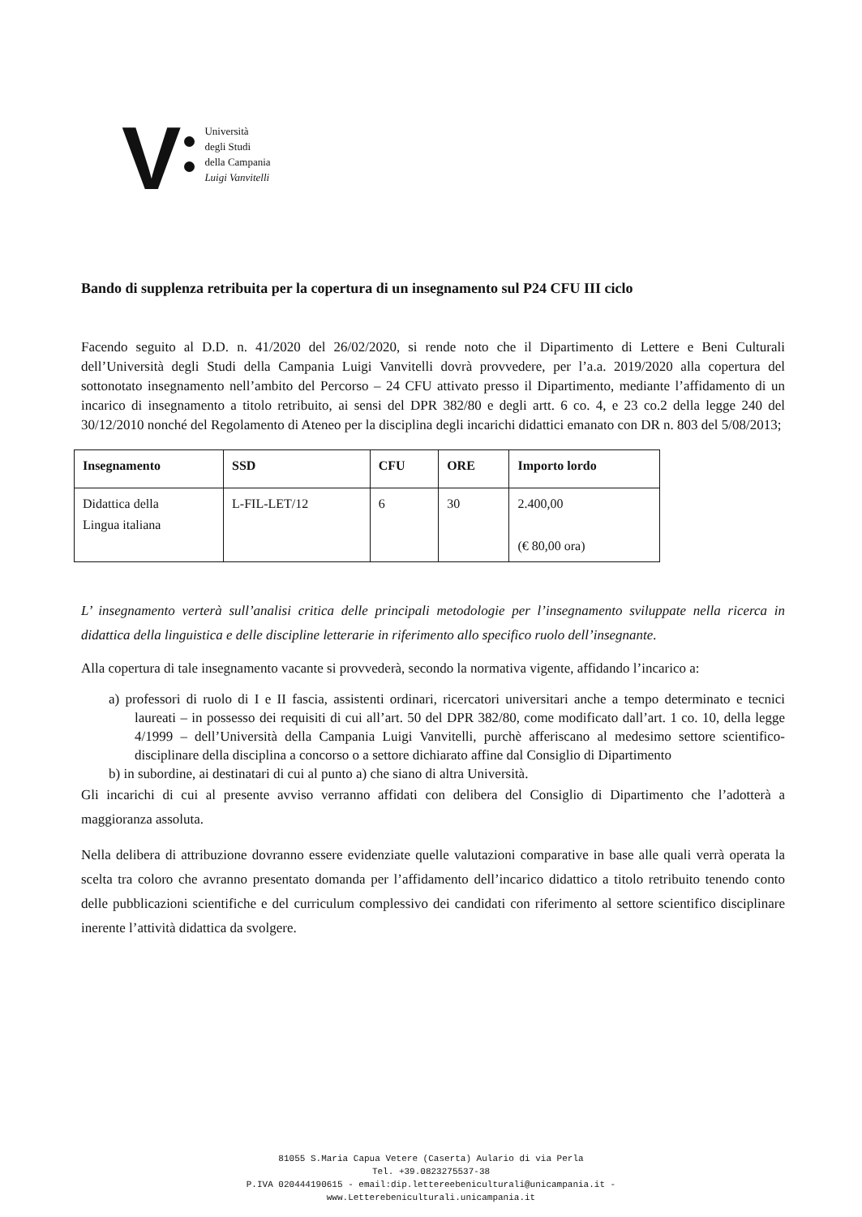V
Università
degli Studi
della Campania
Luigi Vanvitelli
Bando di supplenza retribuita per la copertura di un insegnamento sul P24 CFU III ciclo
Facendo seguito al D.D. n. 41/2020 del 26/02/2020, si rende noto che il Dipartimento di Lettere e Beni Culturali dell’Università degli Studi della Campania Luigi Vanvitelli dovrà provvedere, per l’a.a. 2019/2020 alla copertura del sottonotato insegnamento nell’ambito del Percorso – 24 CFU attivato presso il Dipartimento, mediante l’affidamento di un incarico di insegnamento a titolo retribuito, ai sensi del DPR 382/80 e degli artt. 6 co. 4, e 23 co.2 della legge 240 del 30/12/2010 nonché del Regolamento di Ateneo per la disciplina degli incarichi didattici emanato con DR n. 803 del 5/08/2013;
| Insegnamento | SSD | CFU | ORE | Importo lordo |
| --- | --- | --- | --- | --- |
| Didattica della Lingua italiana | L-FIL-LET/12 | 6 | 30 | 2.400,00 (€ 80,00 ora) |
L’ insegnamento verterà sull’analisi critica delle principali metodologie per l’insegnamento sviluppate nella ricerca in didattica della linguistica e delle discipline letterarie in riferimento allo specifico ruolo dell’insegnante.
Alla copertura di tale insegnamento vacante si provvederà, secondo la normativa vigente, affidando l’incarico a:
a) professori di ruolo di I e II fascia, assistenti ordinari, ricercatori universitari anche a tempo determinato e tecnici laureati – in possesso dei requisiti di cui all’art. 50 del DPR 382/80, come modificato dall’art. 1 co. 10, della legge 4/1999 – dell’Università della Campania Luigi Vanvitelli, purchè afferiscano al medesimo settore scientifico-disciplinare della disciplina a concorso o a settore dichiarato affine dal Consiglio di Dipartimento
b) in subordine, ai destinatari di cui al punto a) che siano di altra Università.
Gli incarichi di cui al presente avviso verranno affidati con delibera del Consiglio di Dipartimento che l’adotterà a maggioranza assoluta.
Nella delibera di attribuzione dovranno essere evidenziate quelle valutazioni comparative in base alle quali verrà operata la scelta tra coloro che avranno presentato domanda per l’affidamento dell’incarico didattico a titolo retribuito tenendo conto delle pubblicazioni scientifiche e del curriculum complessivo dei candidati con riferimento al settore scientifico disciplinare inerente l’attività didattica da svolgere.
81055 S.Maria Capua Vetere (Caserta) Aulario di via Perla
Tel. +39.0823275537-38
P.IVA 020444190615 - email:dip.lettereebeniculturali@unicampania.it -
www.Letterebeniculturali.unicampania.it